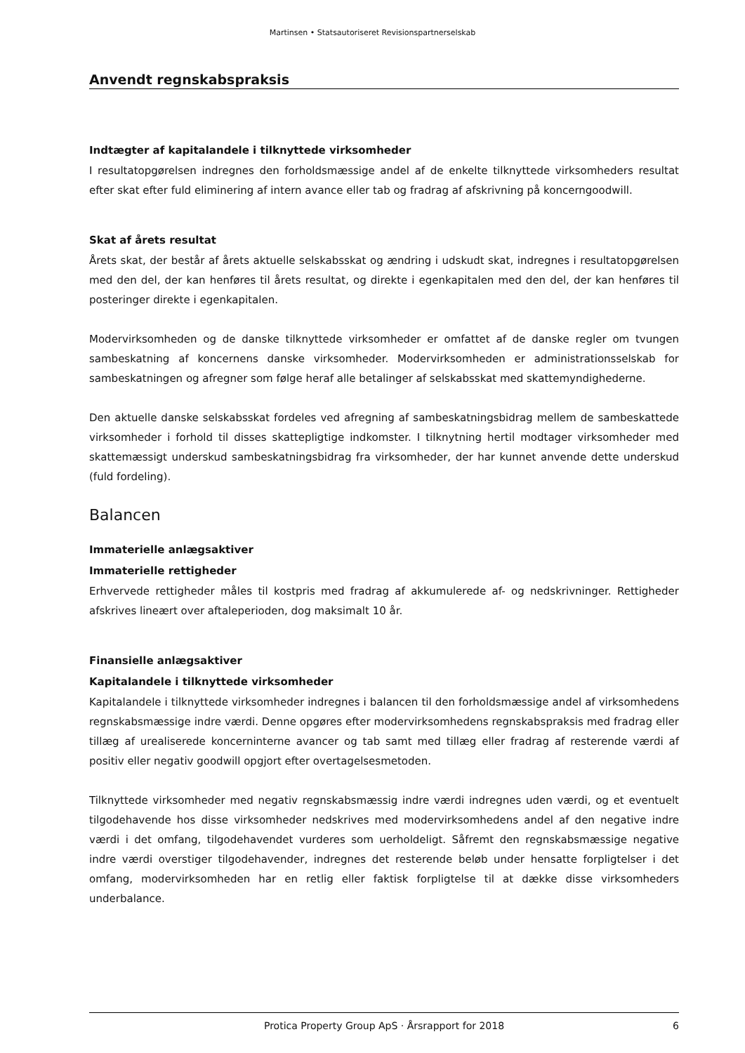Martinsen • Statsautoriseret Revisionspartnerselskab
Anvendt regnskabspraksis
Indtægter af kapitalandele i tilknyttede virksomheder
I resultatopgørelsen indregnes den forholdsmæssige andel af de enkelte tilknyttede virksomheders resultat efter skat efter fuld eliminering af intern avance eller tab og fradrag af afskrivning på koncerngoodwill.
Skat af årets resultat
Årets skat, der består af årets aktuelle selskabsskat og ændring i udskudt skat, indregnes i resultatopgørelsen med den del, der kan henføres til årets resultat, og direkte i egenkapitalen med den del, der kan henføres til posteringer direkte i egenkapitalen.
Modervirksomheden og de danske tilknyttede virksomheder er omfattet af de danske regler om tvungen sambeskatning af koncernens danske virksomheder. Modervirksomheden er administrationsselskab for sambeskatningen og afregner som følge heraf alle betalinger af selskabsskat med skattemyndighederne.
Den aktuelle danske selskabsskat fordeles ved afregning af sambeskatningsbidrag mellem de sambeskattede virksomheder i forhold til disses skattepligtige indkomster. I tilknytning hertil modtager virksomheder med skattemæssigt underskud sambeskatningsbidrag fra virksomheder, der har kunnet anvende dette underskud (fuld fordeling).
Balancen
Immaterielle anlægsaktiver
Immaterielle rettigheder
Erhvervede rettigheder måles til kostpris med fradrag af akkumulerede af- og nedskrivninger. Rettigheder afskrives lineært over aftaleperioden, dog maksimalt 10 år.
Finansielle anlægsaktiver
Kapitalandele i tilknyttede virksomheder
Kapitalandele i tilknyttede virksomheder indregnes i balancen til den forholdsmæssige andel af virksomhedens regnskabsmæssige indre værdi. Denne opgøres efter modervirksomhedens regnskabspraksis med fradrag eller tillæg af urealiserede koncerninterne avancer og tab samt med tillæg eller fradrag af resterende værdi af positiv eller negativ goodwill opgjort efter overtagelsesmetoden.
Tilknyttede virksomheder med negativ regnskabsmæssig indre værdi indregnes uden værdi, og et eventuelt tilgodehavende hos disse virksomheder nedskrives med modervirksomhedens andel af den negative indre værdi i det omfang, tilgodehavendet vurderes som uerholdeligt. Såfremt den regnskabsmæssige negative indre værdi overstiger tilgodehavender, indregnes det resterende beløb under hensatte forpligtelser i det omfang, modervirksomheden har en retlig eller faktisk forpligtelse til at dække disse virksomheders underbalance.
Protica Property Group ApS · Årsrapport for 2018 6